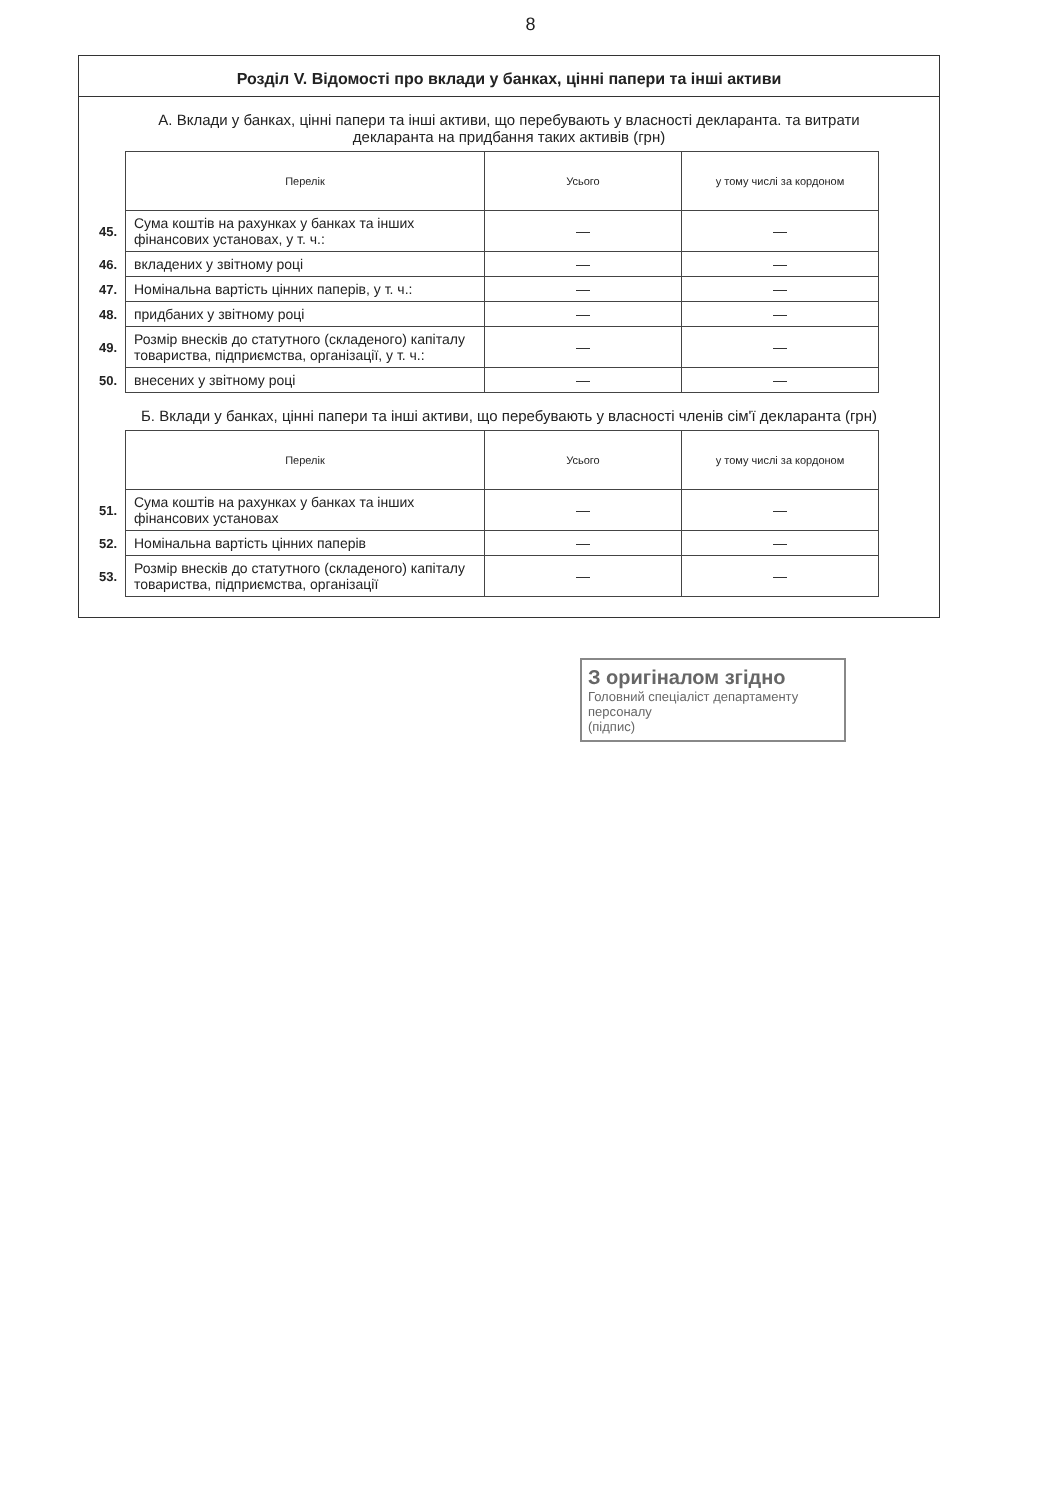8
Розділ V. Відомості про вклади у банках, цінні папери та інші активи
А. Вклади у банках, цінні папери та інші активи, що перебувають у власності декларанта. та витрати декларанта на придбання таких активів (грн)
| | Перелік | Усього | у тому числі за кордоном |
| 45. | Сума коштів на рахунках у банках та інших фінансових установах, у т. ч.: | — | — |
| 46. | вкладених у звітному році | — | — |
| 47. | Номінальна вартість цінних паперів, у т. ч.: | — | — |
| 48. | придбаних у звітному році | — | — |
| 49. | Розмір внесків до статутного (складеного) капіталу товариства, підприємства, організації, у т. ч.: | — | — |
| 50. | внесених у звітному році | — | — |
Б. Вклади у банках, цінні папери та інші активи, що перебувають у власності членів сім'ї декларанта (грн)
| | Перелік | Усього | у тому числі за кордоном |
| 51. | Сума коштів на рахунках у банках та інших фінансових установах | — | — |
| 52. | Номінальна вартість цінних паперів | — | — |
| 53. | Розмір внесків до статутного (складеного) капіталу товариства, підприємства, організації | — | — |
З оригіналом згідно
Головний спеціаліст департаменту персоналу
(підпис)